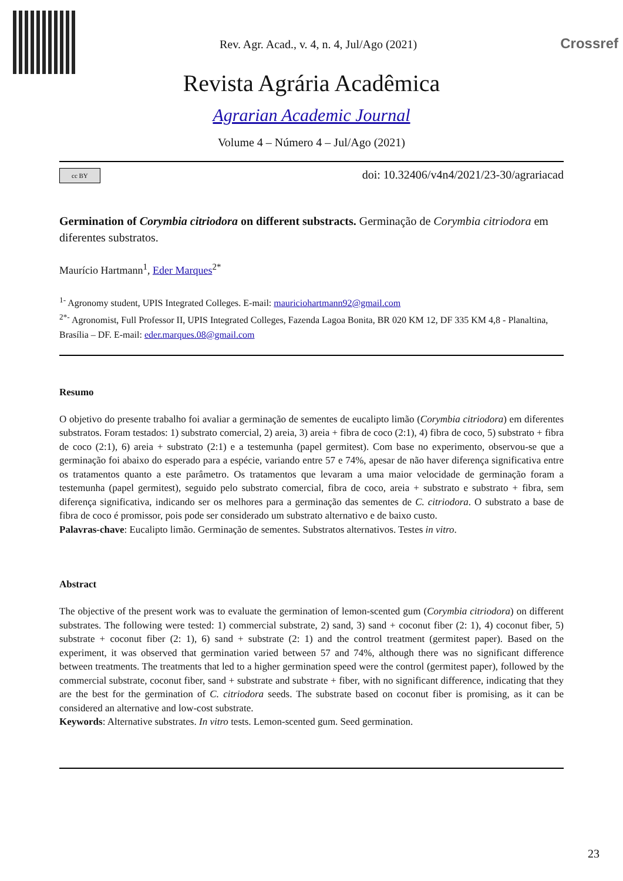Rev. Agr. Acad., v. 4, n. 4, Jul/Ago (2021)
Crossref
Revista Agrária Acadêmica
Agrarian Academic Journal
Volume 4 – Número 4 – Jul/Ago (2021)
cc BY doi: 10.32406/v4n4/2021/23-30/agrariacad
Germination of Corymbia citriodora on different substracts. Germinação de Corymbia citriodora em diferentes substratos.
Maurício Hartmann<sup>1</sup>, Eder Marques<sup>2*</sup>
<sup>1-</sup> Agronomy student, UPIS Integrated Colleges. E-mail: mauriciohartmann92@gmail.com
<sup>2*-</sup> Agronomist, Full Professor II, UPIS Integrated Colleges, Fazenda Lagoa Bonita, BR 020 KM 12, DF 335 KM 4,8 - Planaltina, Brasília – DF. E-mail: eder.marques.08@gmail.com
Resumo
O objetivo do presente trabalho foi avaliar a germinação de sementes de eucalipto limão (Corymbia citriodora) em diferentes substratos. Foram testados: 1) substrato comercial, 2) areia, 3) areia + fibra de coco (2:1), 4) fibra de coco, 5) substrato + fibra de coco (2:1), 6) areia + substrato (2:1) e a testemunha (papel germitest). Com base no experimento, observou-se que a germinação foi abaixo do esperado para a espécie, variando entre 57 e 74%, apesar de não haver diferença significativa entre os tratamentos quanto a este parâmetro. Os tratamentos que levaram a uma maior velocidade de germinação foram a testemunha (papel germitest), seguido pelo substrato comercial, fibra de coco, areia + substrato e substrato + fibra, sem diferença significativa, indicando ser os melhores para a germinação das sementes de C. citriodora. O substrato a base de fibra de coco é promissor, pois pode ser considerado um substrato alternativo e de baixo custo.
Palavras-chave: Eucalipto limão. Germinação de sementes. Substratos alternativos. Testes in vitro.
Abstract
The objective of the present work was to evaluate the germination of lemon-scented gum (Corymbia citriodora) on different substrates. The following were tested: 1) commercial substrate, 2) sand, 3) sand + coconut fiber (2: 1), 4) coconut fiber, 5) substrate + coconut fiber (2: 1), 6) sand + substrate (2: 1) and the control treatment (germitest paper). Based on the experiment, it was observed that germination varied between 57 and 74%, although there was no significant difference between treatments. The treatments that led to a higher germination speed were the control (germitest paper), followed by the commercial substrate, coconut fiber, sand + substrate and substrate + fiber, with no significant difference, indicating that they are the best for the germination of C. citriodora seeds. The substrate based on coconut fiber is promising, as it can be considered an alternative and low-cost substrate.
Keywords: Alternative substrates. In vitro tests. Lemon-scented gum. Seed germination.
23